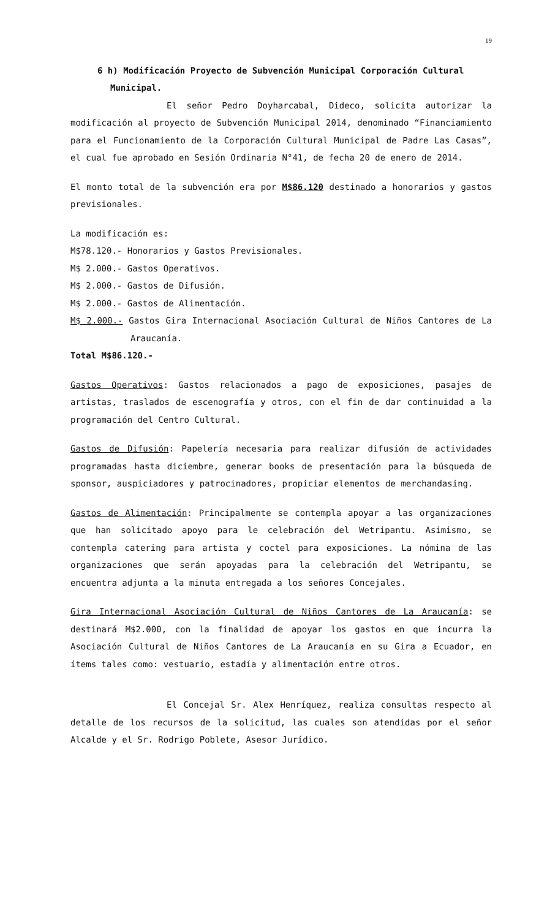19
6 h) Modificación Proyecto de Subvención Municipal Corporación Cultural
Municipal.
El señor Pedro Doyharcabal, Dideco, solicita autorizar la modificación al proyecto de Subvención Municipal 2014, denominado “Financiamiento para el Funcionamiento de la Corporación Cultural Municipal de Padre Las Casas”, el cual fue aprobado en Sesión Ordinaria N°41, de fecha 20 de enero de 2014.
El monto total de la subvención era por M$86.120 destinado a honorarios y gastos previsionales.
La modificación es:
M$78.120.- Honorarios y Gastos Previsionales.
M$ 2.000.- Gastos Operativos.
M$ 2.000.- Gastos de Difusión.
M$ 2.000.- Gastos de Alimentación.
M$ 2.000.- Gastos Gira Internacional Asociación Cultural de Niños Cantores de La Araucanía.
Total M$86.120.-
Gastos Operativos: Gastos relacionados a pago de exposiciones, pasajes de artistas, traslados de escenografía y otros, con el fin de dar continuidad a la programación del Centro Cultural.
Gastos de Difusión: Papelería necesaria para realizar difusión de actividades programadas hasta diciembre, generar books de presentación para la búsqueda de sponsor, auspiciadores y patrocinadores, propiciar elementos de merchandasing.
Gastos de Alimentación: Principalmente se contempla apoyar a las organizaciones que han solicitado apoyo para le celebración del Wetripantu. Asimismo, se contempla catering para artista y coctel para exposiciones. La nómina de las organizaciones que serán apoyadas para la celebración del Wetripantu, se encuentra adjunta a la minuta entregada a los señores Concejales.
Gira Internacional Asociación Cultural de Niños Cantores de La Araucanía: se destinará M$2.000, con la finalidad de apoyar los gastos en que incurra la Asociación Cultural de Niños Cantores de La Araucanía en su Gira a Ecuador, en ítems tales como: vestuario, estadía y alimentación entre otros.
El Concejal Sr. Alex Henríquez, realiza consultas respecto al detalle de los recursos de la solicitud, las cuales son atendidas por el señor Alcalde y el Sr. Rodrigo Poblete, Asesor Jurídico.